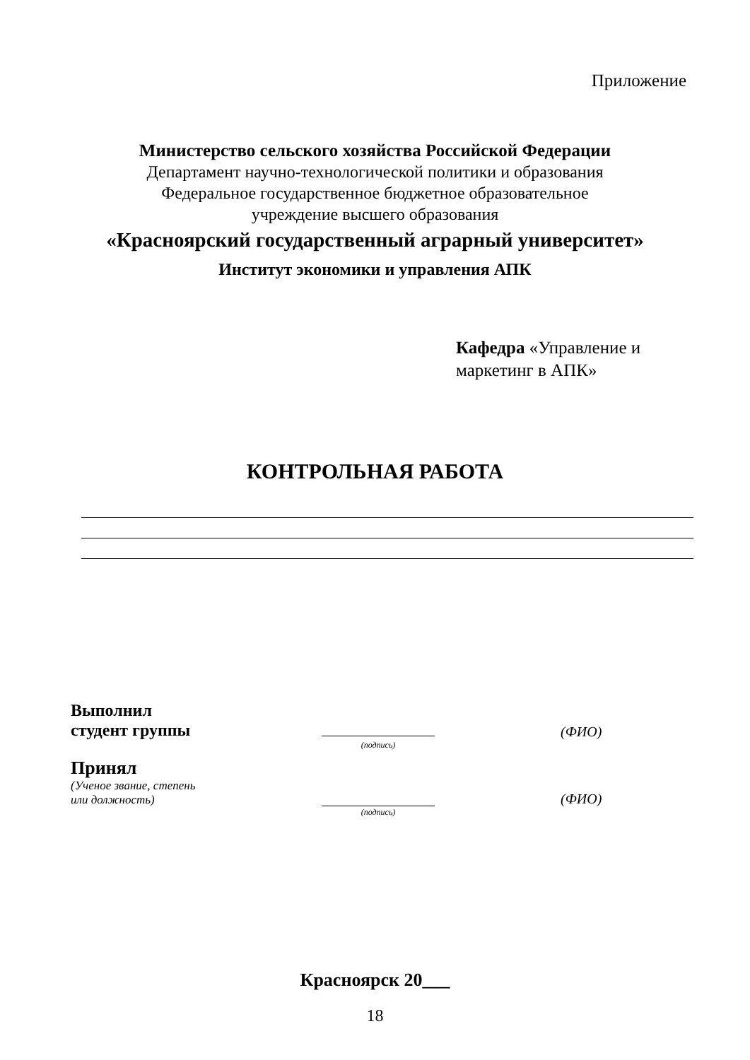Приложение
Министерство сельского хозяйства Российской Федерации
Департамент научно-технологической политики и образования
Федеральное государственное бюджетное образовательное
учреждение высшего образования
«Красноярский государственный аграрный университет»
Институт экономики и управления АПК
Кафедра «Управление и маркетинг в АПК»
КОНТРОЛЬНАЯ РАБОТА
Выполнил
студент группы
(ФИО)
(подпись)
Принял
(Ученое звание, степень
или должность)
(ФИО)
(подпись)
Красноярск 20___
18